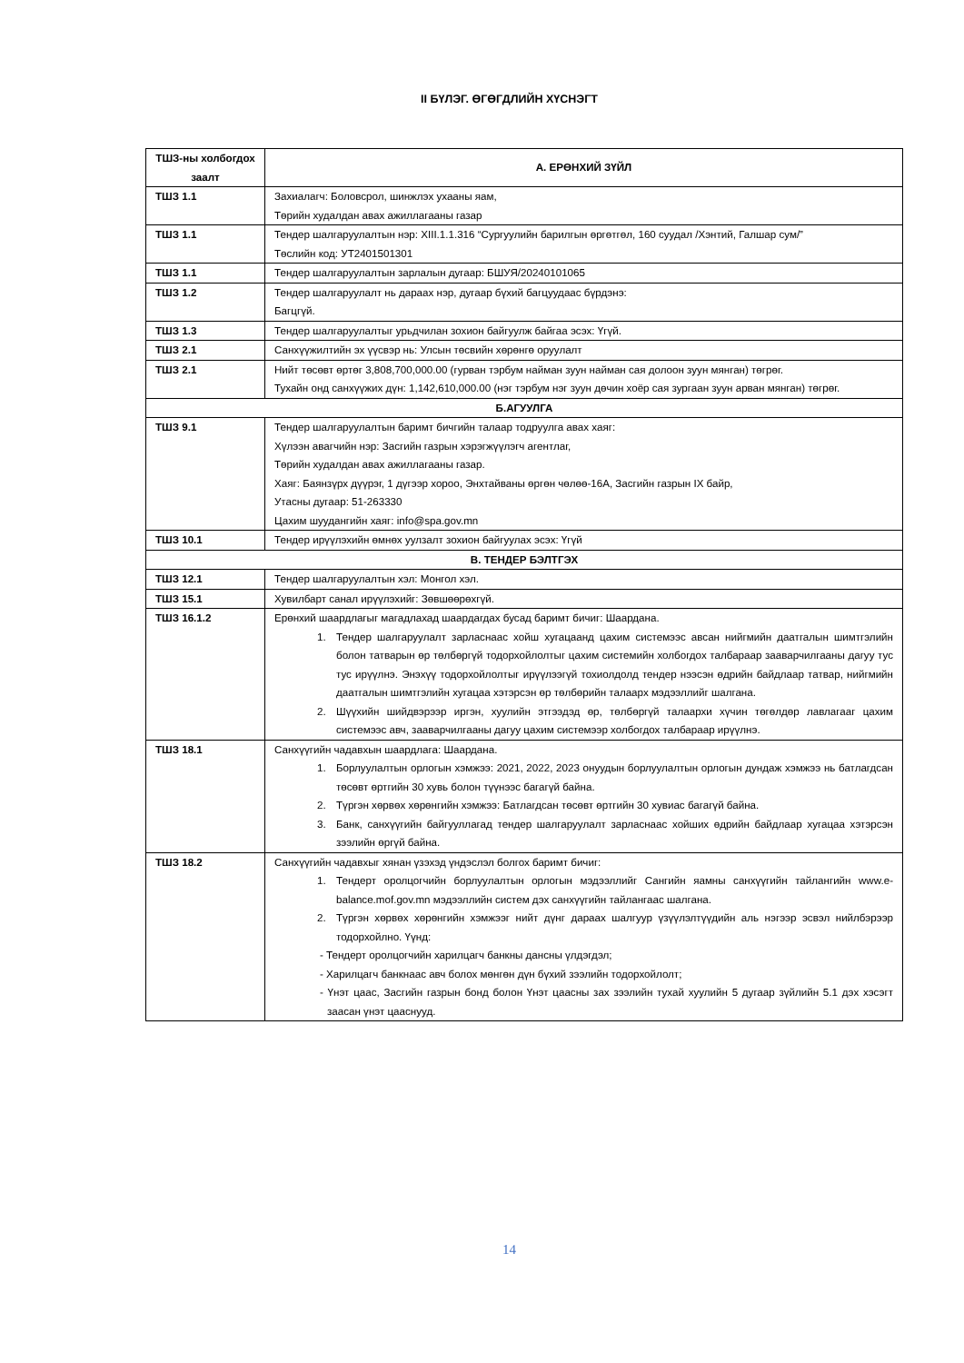II БҮЛЭГ. ӨГӨГДЛИЙН ХҮСНЭГТ
| ТШЗ-ны холбогдох заалт | А. ЕРӨНХИЙ ЗҮЙЛ |
| --- | --- |
| ТШЗ 1.1 | Захиалагч: Боловсрол, шинжлэх ухааны яам, Төрийн худалдан авах ажиллагааны газар |
| ТШЗ 1.1 | Тендер шалгаруулалтын нэр: XIII.1.1.316 “Сургуулийн барилгын өргөтгөл, 160 суудал /Хэнтий, Галшар сум/” Төслийн код: УТ2401501301 |
| ТШЗ 1.1 | Тендер шалгаруулалтын зарлалын дугаар: БШУЯ/20240101065 |
| ТШЗ 1.2 | Тендер шалгаруулалт нь дараах нэр, дугаар бүхий багцуудаас бүрдэнэ: Багцгүй. |
| ТШЗ 1.3 | Тендер шалгаруулалтыг урьдчилан зохион байгуулж байгаа эсэх: Үгүй. |
| ТШЗ 2.1 | Санхүүжилтийн эх үүсвэр нь: Улсын төсвийн хөрөнгө оруулалт |
| ТШЗ 2.1 | Нийт төсөвт өртөг 3,808,700,000.00 (гурван тэрбум найман зуун найман сая долоон зуун мянган) төгрөг. Тухайн онд санхүүжих дүн: 1,142,610,000.00 (нэг тэрбум нэг зуун дөчин хоёр сая зургаан зуун арван мянган) төгрөг. |
| Б.АГУУЛГА | |
| ТШЗ 9.1 | Тендер шалгаруулалтын баримт бичгийн талаар тодруулга авах хаяг: Хүлээн авагчийн нэр: Засгийн газрын хэрэгжүүлэгч агентлаг, Төрийн худалдан авах ажиллагааны газар. Хаяг: Баянзүрх дүүрэг, 1 дүгээр хороо, Энхтайваны өргөн чөлөө-16А, Засгийн газрын IX байр, Утасны дугаар: 51-263330 Цахим шуудангийн хаяг: info@spa.gov.mn |
| ТШЗ 10.1 | Тендер ирүүлэхийн өмнөх уулзалт зохион байгуулах эсэх: Үгүй |
| В. ТЕНДЕР БЭЛТГЭХ | |
| ТШЗ 12.1 | Тендер шалгаруулалтын хэл: Монгол хэл. |
| ТШЗ 15.1 | Хувилбарт санал ирүүлэхийг: Зөвшөөрөхгүй. |
| ТШЗ 16.1.2 | Ерөнхий шаардлагыг магадлахад шаардагдах бусад баримт бичиг: Шаардана. 1. Тендер шалгаруулалт зарласнаас хойш хугацаанд цахим системээс авсан нийгмийн даатгалын шимтгэлийн болон татварын өр төлбөргүй тодорхойлолтыг цахим системийн холбогдох талбараар зааварчилгааны дагуу тус тус ирүүлнэ. Энэхүү тодорхойлолтыг ирүүлээгүй тохиолдолд тендер нээсэн өдрийн байдлаар татвар, нийгмийн даатгалын шимтгэлийн хугацаа хэтэрсэн өр төлбөрийн талаарх мэдээллийг шалгана. 2. Шүүхийн шийдвэрээр иргэн, хуулийн этгээдэд өр, төлбөргүй талаархи хүчин төгөлдөр лавлагааг цахим системээс авч, зааварчилгааны дагуу цахим системээр холбогдох талбараар ирүүлнэ. |
| ТШЗ 18.1 | Санхүүгийн чадавхын шаардлага: Шаардана. 1. Борлуулалтын орлогын хэмжээ: 2021, 2022, 2023 онуудын борлуулалтын орлогын дундаж хэмжээ нь батлагдсан төсөвт өртгийн 30 хувь болон түүнээс багагүй байна. 2. Түргэн хөрвөх хөрөнгийн хэмжээ: Батлагдсан төсөвт өртгийн 30 хувиас багагүй байна. 3. Банк, санхүүгийн байгууллагад тендер шалгаруулалт зарласнаас хойших өдрийн байдлаар хугацаа хэтэрсэн зээлийн өргүй байна. |
| ТШЗ 18.2 | Санхүүгийн чадавхыг хянан үзэхэд үндэслэл болгох баримт бичиг: 1. Тендерт оролцогчийн борлуулалтын орлогын мэдээллийг Сангийн яамны санхүүгийн тайлангийн www.e-balance.mof.gov.mn мэдээллийн систем дэх санхүүгийн тайлангаас шалгана. 2. Түргэн хөрвөх хөрөнгийн хэмжээг нийт дүнг дараах шалгуур үзүүлэлтүүдийн аль нэгээр эсвэл нийлбэрээр тодорхойлно. Үүнд: - Тендерт оролцогчийн харилцагч банкны дансны үлдэгдэл; - Харилцагч банкнаас авч болох мөнгөн дүн бүхий зээлийн тодорхойлолт; - Үнэт цаас, Засгийн газрын бонд болон Үнэт цаасны зах зээлийн тухай хуулийн 5 дугаар зүйлийн 5.1 дэх хэсэгт заасан үнэт цааснууд. |
14